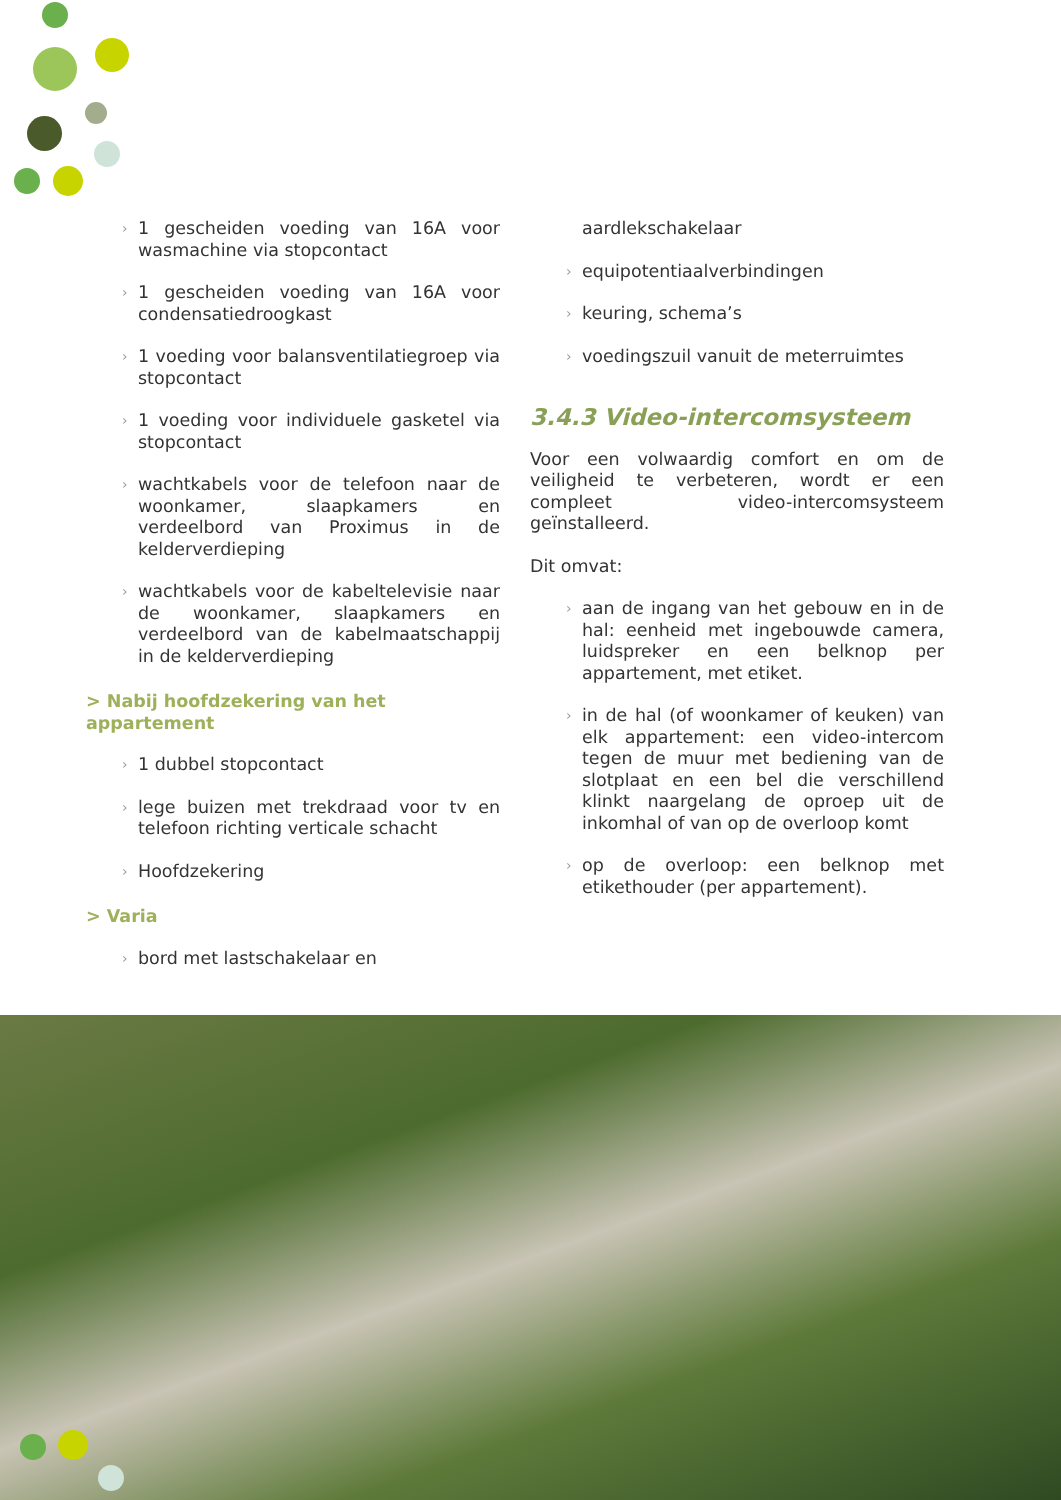› 1 gescheiden voeding van 16A voor wasmachine via stopcontact
› 1 gescheiden voeding van 16A voor condensatiedroogkast
› 1 voeding voor balansventilatiegroep via stopcontact
› 1 voeding voor individuele gasketel via stopcontact
› wachtkabels voor de telefoon naar de woonkamer, slaapkamers en verdeelbord van Proximus in de kelderverdieping
› wachtkabels voor de kabeltelevisie naar de woonkamer, slaapkamers en verdeelbord van de kabelmaatschappij in de kelderverdieping
> Nabij hoofdzekering van het appartement
› 1 dubbel stopcontact
› lege buizen met trekdraad voor tv en telefoon richting verticale schacht
› Hoofdzekering
> Varia
› bord met lastschakelaar en
aardlekschakelaar
› equipotentiaalverbindingen
› keuring, schema’s
› voedingszuil vanuit de meterruimtes
3.4.3 Video-intercomsysteem
Voor een volwaardig comfort en om de veiligheid te verbeteren, wordt er een compleet video-intercomsysteem geïnstalleerd.
Dit omvat:
› aan de ingang van het gebouw en in de hal: eenheid met ingebouwde camera, luidspreker en een belknop per appartement, met etiket.
› in de hal (of woonkamer of keuken) van elk appartement: een video-intercom tegen de muur met bediening van de slotplaat en een bel die verschillend klinkt naargelang de oproep uit de inkomhal of van op de overloop komt
› op de overloop: een belknop met etikethouder (per appartement).